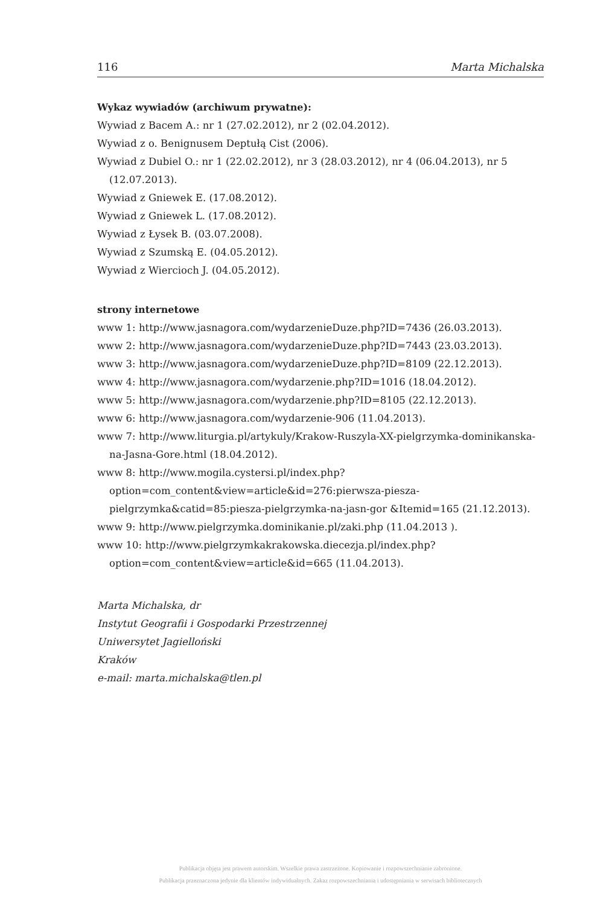116 Marta Michalska
Wykaz wywiadów (archiwum prywatne):
Wywiad z Bacem A.: nr 1 (27.02.2012), nr 2 (02.04.2012).
Wywiad z o. Benignusem Deptułą Cist (2006).
Wywiad z Dubiel O.: nr 1 (22.02.2012), nr 3 (28.03.2012), nr 4 (06.04.2013), nr 5 (12.07.2013).
Wywiad z Gniewek E. (17.08.2012).
Wywiad z Gniewek L. (17.08.2012).
Wywiad z Łysek B. (03.07.2008).
Wywiad z Szumską E. (04.05.2012).
Wywiad z Wiercioch J. (04.05.2012).
strony internetowe
www 1: http://www.jasnagora.com/wydarzenieDuze.php?ID=7436 (26.03.2013).
www 2: http://www.jasnagora.com/wydarzenieDuze.php?ID=7443 (23.03.2013).
www 3: http://www.jasnagora.com/wydarzenieDuze.php?ID=8109 (22.12.2013).
www 4: http://www.jasnagora.com/wydarzenie.php?ID=1016 (18.04.2012).
www 5: http://www.jasnagora.com/wydarzenie.php?ID=8105 (22.12.2013).
www 6: http://www.jasnagora.com/wydarzenie-906 (11.04.2013).
www 7: http://www.liturgia.pl/artykuly/Krakow-Ruszyla-XX-pielgrzymka-dominikanska-na-Jasna-Gore.html (18.04.2012).
www 8: http://www.mogila.cystersi.pl/index.php?option=com_content&view=article&id=276:pierwsza-piesza-pielgrzymka&catid=85:piesza-pielgrzymka-na-jasn-gor &Itemid=165 (21.12.2013).
www 9: http://www.pielgrzymka.dominikanie.pl/zaki.php (11.04.2013 ).
www 10: http://www.pielgrzymkakrakowska.diecezja.pl/index.php?option=com_content&view=article&id=665 (11.04.2013).
Marta Michalska, dr
Instytut Geografii i Gospodarki Przestrzennej
Uniwersytet Jagielloński
Kraków
e-mail: marta.michalska@tlen.pl
Publikacja objęta jest prawem autorskim. Wszelkie prawa zastrzeżone. Kopiowanie i rozpowszechnianie zabronione.
Publikacja przeznaczona jedynie dla klientów indywidualnych. Zakaz rozpowszechniania i udostępniania w serwisach bibliotecznych